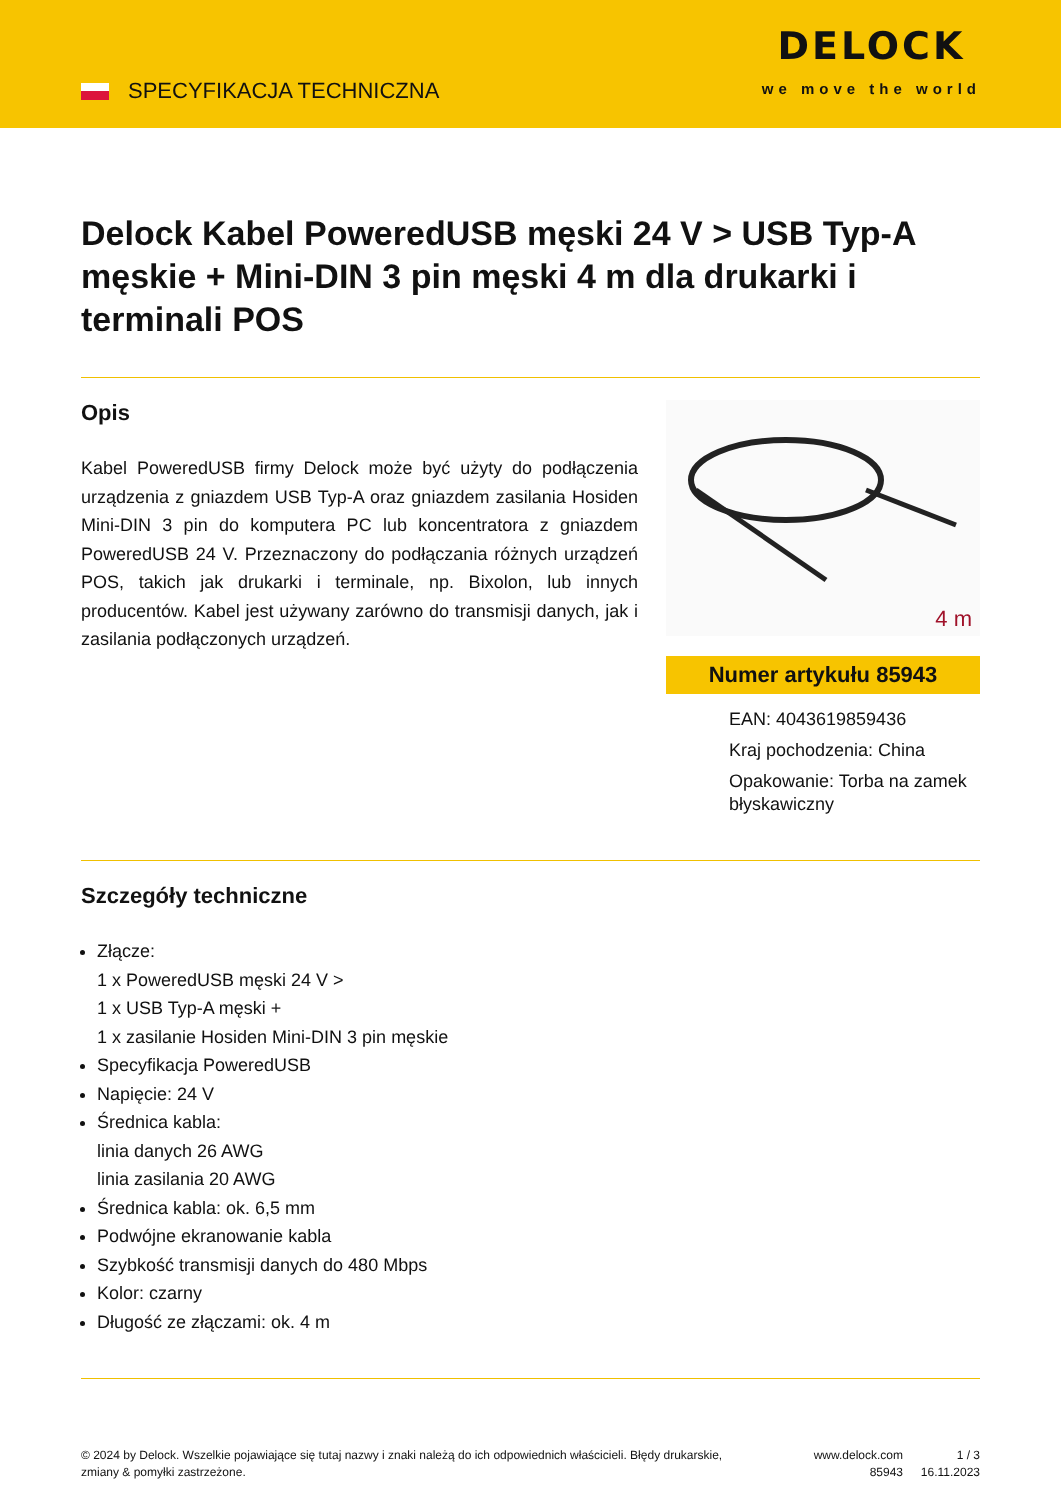SPECYFIKACJA TECHNICZNA
DELOCK
we move the world
Delock Kabel PoweredUSB męski 24 V > USB Typ-A męskie + Mini-DIN 3 pin męski 4 m dla drukarki i terminali POS
Opis
Kabel PoweredUSB firmy Delock może być użyty do podłączenia urządzenia z gniazdem USB Typ-A oraz gniazdem zasilania Hosiden Mini-DIN 3 pin do komputera PC lub koncentratora z gniazdem PoweredUSB 24 V. Przeznaczony do podłączania różnych urządzeń POS, takich jak drukarki i terminale, np. Bixolon, lub innych producentów. Kabel jest używany zarówno do transmisji danych, jak i zasilania podłączonych urządzeń.
4 m
Numer artykułu 85943
EAN: 4043619859436
Kraj pochodzenia: China
Opakowanie: Torba na zamek błyskawiczny
Szczegóły techniczne
Złącze:
1 x PoweredUSB męski 24 V >
1 x USB Typ-A męski +
1 x zasilanie Hosiden Mini-DIN 3 pin męskie
Specyfikacja PoweredUSB
Napięcie: 24 V
Średnica kabla:
linia danych 26 AWG
linia zasilania 20 AWG
Średnica kabla: ok. 6,5 mm
Podwójne ekranowanie kabla
Szybkość transmisji danych do 480 Mbps
Kolor: czarny
Długość ze złączami: ok. 4 m
© 2024 by Delock. Wszelkie pojawiające się tutaj nazwy i znaki należą do ich odpowiednich właścicieli. Błędy drukarskie, zmiany & pomyłki zastrzeżone.
www.delock.com
85943
1 / 3
16.11.2023